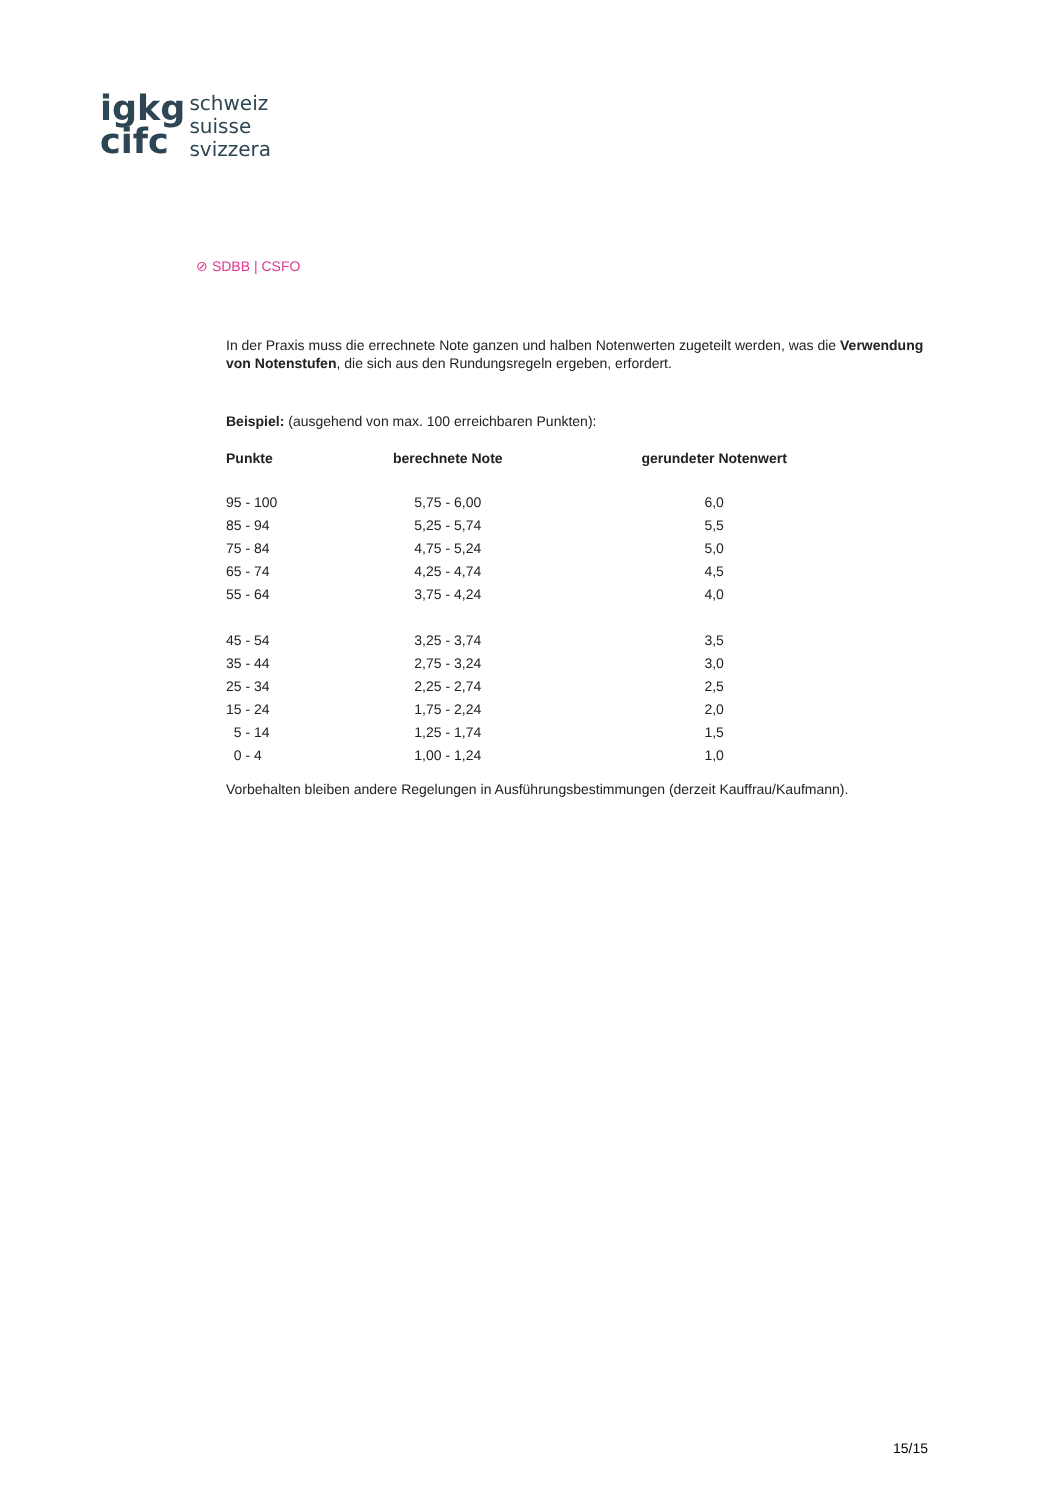igkg
cifc
schweiz
suisse
svizzera
⊘ SDBB | CSFO
In der Praxis muss die errechnete Note ganzen und halben Notenwerten zugeteilt werden, was die Verwendung von Notenstufen, die sich aus den Rundungsregeln ergeben, erfordert.
Beispiel: (ausgehend von max. 100 erreichbaren Punkten):
| Punkte | berechnete Note | gerundeter Notenwert |
| --- | --- | --- |
| 95 - 100 | 5,75 - 6,00 | 6,0 |
| 85 - 94 | 5,25 - 5,74 | 5,5 |
| 75 - 84 | 4,75 - 5,24 | 5,0 |
| 65 - 74 | 4,25 - 4,74 | 4,5 |
| 55 - 64 | 3,75 - 4,24 | 4,0 |
| 45 - 54 | 3,25 - 3,74 | 3,5 |
| 35 - 44 | 2,75 - 3,24 | 3,0 |
| 25 - 34 | 2,25 - 2,74 | 2,5 |
| 15 - 24 | 1,75 - 2,24 | 2,0 |
| 5 - 14 | 1,25 - 1,74 | 1,5 |
| 0 - 4 | 1,00 - 1,24 | 1,0 |
Vorbehalten bleiben andere Regelungen in Ausführungsbestimmungen (derzeit Kauffrau/Kaufmann).
15/15